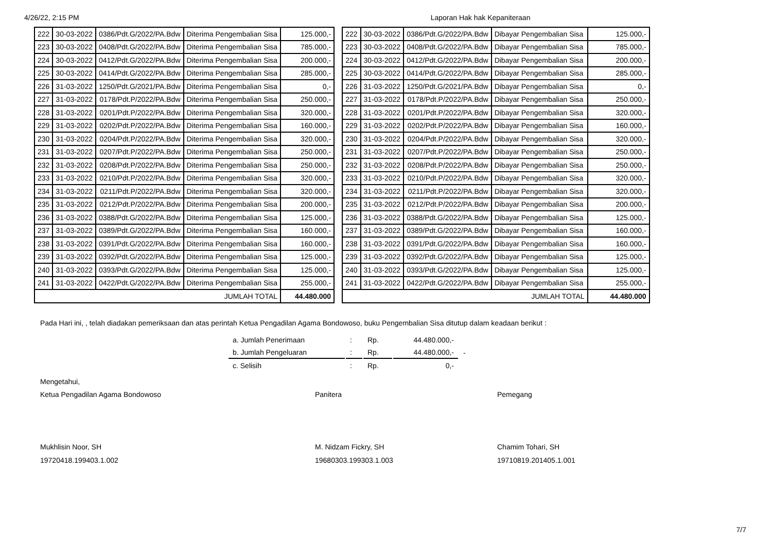4/26/22, 2:15 PM Laporan Hak hak Kepaniteraan
| 222 | 30-03-2022 | 0386/Pdt.G/2022/PA.Bdw | Diterima Pengembalian Sisa | 125.000,- |
| 223 | 30-03-2022 | 0408/Pdt.G/2022/PA.Bdw | Diterima Pengembalian Sisa | 785.000,- |
| 224 | 30-03-2022 | 0412/Pdt.G/2022/PA.Bdw | Diterima Pengembalian Sisa | 200.000,- |
| 225 | 30-03-2022 | 0414/Pdt.G/2022/PA.Bdw | Diterima Pengembalian Sisa | 285.000,- |
| 226 | 31-03-2022 | 1250/Pdt.G/2021/PA.Bdw | Diterima Pengembalian Sisa | 0,- |
| 227 | 31-03-2022 | 0178/Pdt.P/2022/PA.Bdw | Diterima Pengembalian Sisa | 250.000,- |
| 228 | 31-03-2022 | 0201/Pdt.P/2022/PA.Bdw | Diterima Pengembalian Sisa | 320.000,- |
| 229 | 31-03-2022 | 0202/Pdt.P/2022/PA.Bdw | Diterima Pengembalian Sisa | 160.000,- |
| 230 | 31-03-2022 | 0204/Pdt.P/2022/PA.Bdw | Diterima Pengembalian Sisa | 320.000,- |
| 231 | 31-03-2022 | 0207/Pdt.P/2022/PA.Bdw | Diterima Pengembalian Sisa | 250.000,- |
| 232 | 31-03-2022 | 0208/Pdt.P/2022/PA.Bdw | Diterima Pengembalian Sisa | 250.000,- |
| 233 | 31-03-2022 | 0210/Pdt.P/2022/PA.Bdw | Diterima Pengembalian Sisa | 320.000,- |
| 234 | 31-03-2022 | 0211/Pdt.P/2022/PA.Bdw | Diterima Pengembalian Sisa | 320.000,- |
| 235 | 31-03-2022 | 0212/Pdt.P/2022/PA.Bdw | Diterima Pengembalian Sisa | 200.000,- |
| 236 | 31-03-2022 | 0388/Pdt.G/2022/PA.Bdw | Diterima Pengembalian Sisa | 125.000,- |
| 237 | 31-03-2022 | 0389/Pdt.G/2022/PA.Bdw | Diterima Pengembalian Sisa | 160.000,- |
| 238 | 31-03-2022 | 0391/Pdt.G/2022/PA.Bdw | Diterima Pengembalian Sisa | 160.000,- |
| 239 | 31-03-2022 | 0392/Pdt.G/2022/PA.Bdw | Diterima Pengembalian Sisa | 125.000,- |
| 240 | 31-03-2022 | 0393/Pdt.G/2022/PA.Bdw | Diterima Pengembalian Sisa | 125.000,- |
| 241 | 31-03-2022 | 0422/Pdt.G/2022/PA.Bdw | Diterima Pengembalian Sisa | 255.000,- |
| JUMLAH TOTAL | | | | 44.480.000 |
| 222 | 30-03-2022 | 0386/Pdt.G/2022/PA.Bdw | Dibayar Pengembalian Sisa | 125.000,- |
| 223 | 30-03-2022 | 0408/Pdt.G/2022/PA.Bdw | Dibayar Pengembalian Sisa | 785.000,- |
| 224 | 30-03-2022 | 0412/Pdt.G/2022/PA.Bdw | Dibayar Pengembalian Sisa | 200.000,- |
| 225 | 30-03-2022 | 0414/Pdt.G/2022/PA.Bdw | Dibayar Pengembalian Sisa | 285.000,- |
| 226 | 31-03-2022 | 1250/Pdt.G/2021/PA.Bdw | Dibayar Pengembalian Sisa | 0,- |
| 227 | 31-03-2022 | 0178/Pdt.P/2022/PA.Bdw | Dibayar Pengembalian Sisa | 250.000,- |
| 228 | 31-03-2022 | 0201/Pdt.P/2022/PA.Bdw | Dibayar Pengembalian Sisa | 320.000,- |
| 229 | 31-03-2022 | 0202/Pdt.P/2022/PA.Bdw | Dibayar Pengembalian Sisa | 160.000,- |
| 230 | 31-03-2022 | 0204/Pdt.P/2022/PA.Bdw | Dibayar Pengembalian Sisa | 320.000,- |
| 231 | 31-03-2022 | 0207/Pdt.P/2022/PA.Bdw | Dibayar Pengembalian Sisa | 250.000,- |
| 232 | 31-03-2022 | 0208/Pdt.P/2022/PA.Bdw | Dibayar Pengembalian Sisa | 250.000,- |
| 233 | 31-03-2022 | 0210/Pdt.P/2022/PA.Bdw | Dibayar Pengembalian Sisa | 320.000,- |
| 234 | 31-03-2022 | 0211/Pdt.P/2022/PA.Bdw | Dibayar Pengembalian Sisa | 320.000,- |
| 235 | 31-03-2022 | 0212/Pdt.P/2022/PA.Bdw | Dibayar Pengembalian Sisa | 200.000,- |
| 236 | 31-03-2022 | 0388/Pdt.G/2022/PA.Bdw | Dibayar Pengembalian Sisa | 125.000,- |
| 237 | 31-03-2022 | 0389/Pdt.G/2022/PA.Bdw | Dibayar Pengembalian Sisa | 160.000,- |
| 238 | 31-03-2022 | 0391/Pdt.G/2022/PA.Bdw | Dibayar Pengembalian Sisa | 160.000,- |
| 239 | 31-03-2022 | 0392/Pdt.G/2022/PA.Bdw | Dibayar Pengembalian Sisa | 125.000,- |
| 240 | 31-03-2022 | 0393/Pdt.G/2022/PA.Bdw | Dibayar Pengembalian Sisa | 125.000,- |
| 241 | 31-03-2022 | 0422/Pdt.G/2022/PA.Bdw | Dibayar Pengembalian Sisa | 255.000,- |
| JUMLAH TOTAL | | | | 44.480.000 |
Pada Hari ini, , telah diadakan pemeriksaan dan atas perintah Ketua Pengadilan Agama Bondowoso, buku Pengembalian Sisa ditutup dalam keadaan berikut :
| a. Jumlah Penerimaan | : | Rp. | 44.480.000,- | |
| b. Jumlah Pengeluaran | : | Rp. | 44.480.000,- | - |
| c. Selisih | : | Rp. | 0,- | |
Mengetahui,
Ketua Pengadilan Agama Bondowoso
Mukhlisin Noor, SH
19720418.199403.1.002
Panitera
M. Nidzam Fickry, SH
19680303.199303.1.003
Pemegang
Chamim Tohari, SH
19710819.201405.1.001
7/7